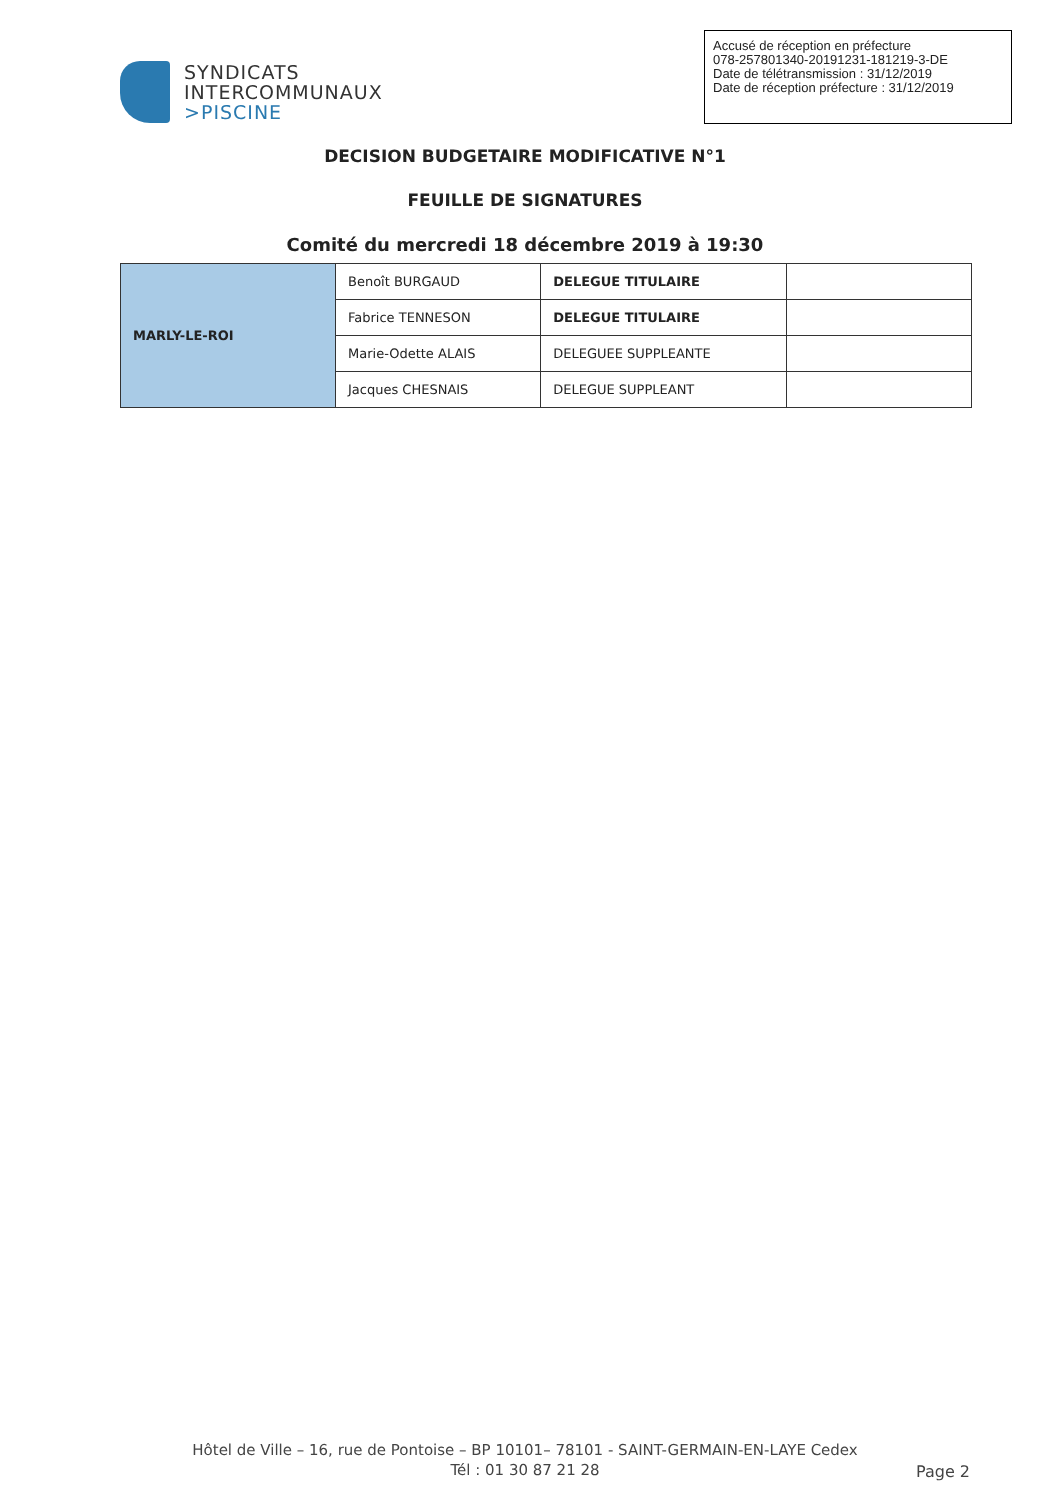SYNDICATS
INTERCOMMUNAUX
>PISCINE
Accusé de réception en préfecture
078-257801340-20191231-181219-3-DE
Date de télétransmission : 31/12/2019
Date de réception préfecture : 31/12/2019
DECISION BUDGETAIRE MODIFICATIVE N°1
FEUILLE DE SIGNATURES
Comité du mercredi 18 décembre 2019 à 19:30
| MARLY-LE-ROI | Benoît BURGAUD | DELEGUE TITULAIRE | |
| | Fabrice TENNESON | DELEGUE TITULAIRE | |
| | Marie-Odette ALAIS | DELEGUEE SUPPLEANTE | |
| | Jacques CHESNAIS | DELEGUE SUPPLEANT | |
Hôtel de Ville – 16, rue de Pontoise – BP 10101– 78101 - SAINT-GERMAIN-EN-LAYE Cedex
Tél : 01 30 87 21 28
Page 2